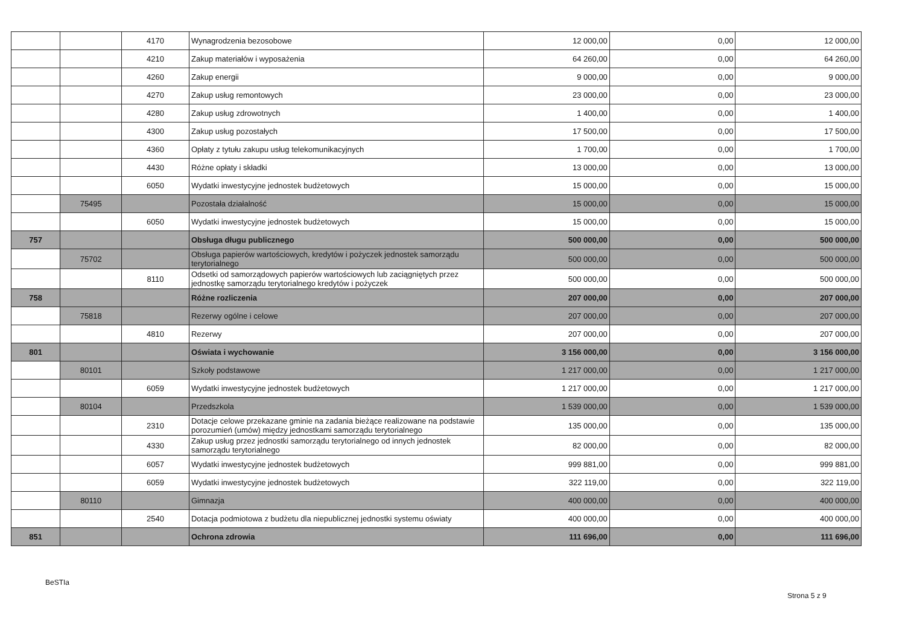| | | 4170 | Wynagrodzenia bezosobowe | 12 000,00 | 0,00 | 12 000,00 |
| | | 4210 | Zakup materiałów i wyposażenia | 64 260,00 | 0,00 | 64 260,00 |
| | | 4260 | Zakup energii | 9 000,00 | 0,00 | 9 000,00 |
| | | 4270 | Zakup usług remontowych | 23 000,00 | 0,00 | 23 000,00 |
| | | 4280 | Zakup usług zdrowotnych | 1 400,00 | 0,00 | 1 400,00 |
| | | 4300 | Zakup usług pozostałych | 17 500,00 | 0,00 | 17 500,00 |
| | | 4360 | Opłaty z tytułu zakupu usług telekomunikacyjnych | 1 700,00 | 0,00 | 1 700,00 |
| | | 4430 | Różne opłaty i składki | 13 000,00 | 0,00 | 13 000,00 |
| | | 6050 | Wydatki inwestycyjne jednostek budżetowych | 15 000,00 | 0,00 | 15 000,00 |
| | 75495 | | Pozostała działalność | 15 000,00 | 0,00 | 15 000,00 |
| | | 6050 | Wydatki inwestycyjne jednostek budżetowych | 15 000,00 | 0,00 | 15 000,00 |
| 757 | | | Obsługa długu publicznego | 500 000,00 | 0,00 | 500 000,00 |
| | 75702 | | Obsługa papierów wartościowych, kredytów i pożyczek jednostek samorządu terytorialnego | 500 000,00 | 0,00 | 500 000,00 |
| | | 8110 | Odsetki od samorządowych papierów wartościowych lub zaciągniętych przez jednostkę samorządu terytorialnego kredytów i pożyczek | 500 000,00 | 0,00 | 500 000,00 |
| 758 | | | Różne rozliczenia | 207 000,00 | 0,00 | 207 000,00 |
| | 75818 | | Rezerwy ogólne i celowe | 207 000,00 | 0,00 | 207 000,00 |
| | | 4810 | Rezerwy | 207 000,00 | 0,00 | 207 000,00 |
| 801 | | | Oświata i wychowanie | 3 156 000,00 | 0,00 | 3 156 000,00 |
| | 80101 | | Szkoły podstawowe | 1 217 000,00 | 0,00 | 1 217 000,00 |
| | | 6059 | Wydatki inwestycyjne jednostek budżetowych | 1 217 000,00 | 0,00 | 1 217 000,00 |
| | 80104 | | Przedszkola | 1 539 000,00 | 0,00 | 1 539 000,00 |
| | | 2310 | Dotacje celowe przekazane gminie na zadania bieżące realizowane na podstawie porozumień (umów) między jednostkami samorządu terytorialnego | 135 000,00 | 0,00 | 135 000,00 |
| | | 4330 | Zakup usług przez jednostki samorządu terytorialnego od innych jednostek samorządu terytorialnego | 82 000,00 | 0,00 | 82 000,00 |
| | | 6057 | Wydatki inwestycyjne jednostek budżetowych | 999 881,00 | 0,00 | 999 881,00 |
| | | 6059 | Wydatki inwestycyjne jednostek budżetowych | 322 119,00 | 0,00 | 322 119,00 |
| | 80110 | | Gimnazja | 400 000,00 | 0,00 | 400 000,00 |
| | | 2540 | Dotacja podmiotowa z budżetu dla niepublicznej jednostki systemu oświaty | 400 000,00 | 0,00 | 400 000,00 |
| 851 | | | Ochrona zdrowia | 111 696,00 | 0,00 | 111 696,00 |
BeSTIa
Strona 5 z 9